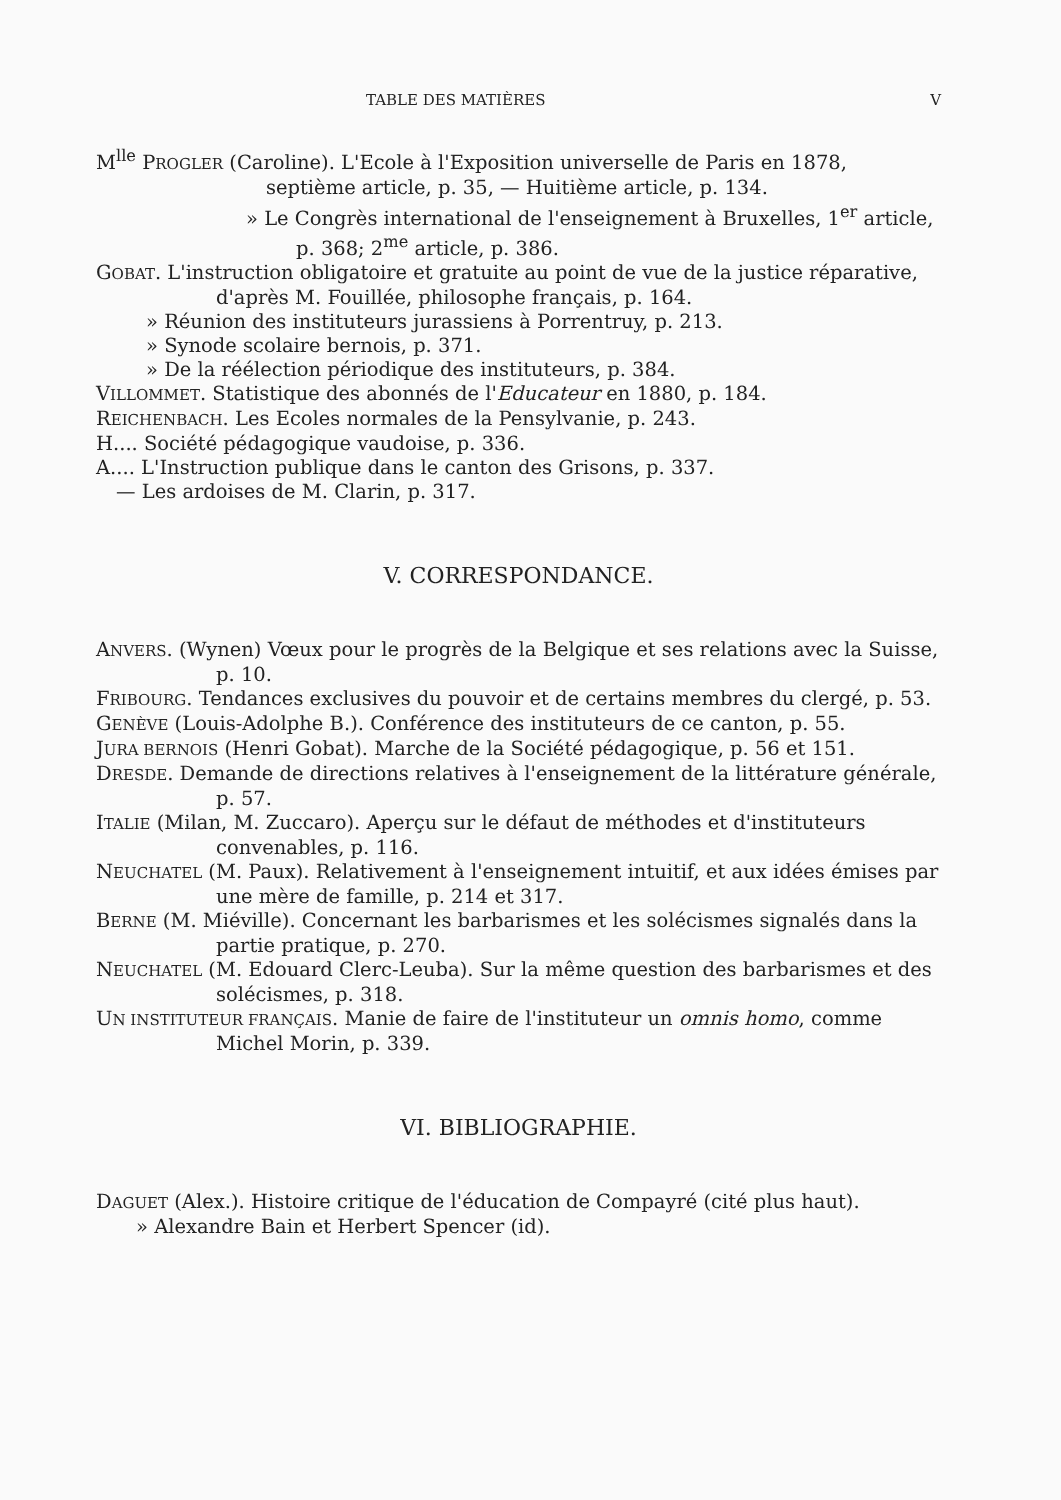TABLE DES MATIÈRES V
M<sup>lle</sup> PROGLER (Caroline). L'Ecole à l'Exposition universelle de Paris en 1878, septième article, p. 35, — Huitième article, p. 134.
» Le Congrès international de l'enseignement à Bruxelles, 1<sup>er</sup> article, p. 368; 2<sup>me</sup> article, p. 386.
GOBAT. L'instruction obligatoire et gratuite au point de vue de la justice réparative, d'après M. Fouillée, philosophe français, p. 164.
» Réunion des instituteurs jurassiens à Porrentruy, p. 213.
» Synode scolaire bernois, p. 371.
» De la réélection périodique des instituteurs, p. 384.
VILLOMMET. Statistique des abonnés de l'Educateur en 1880, p. 184.
REICHENBACH. Les Ecoles normales de la Pensylvanie, p. 243.
H.... Société pédagogique vaudoise, p. 336.
A.... L'Instruction publique dans le canton des Grisons, p. 337.
— Les ardoises de M. Clarin, p. 317.
V. CORRESPONDANCE.
ANVERS. (Wynen) Vœux pour le progrès de la Belgique et ses relations avec la Suisse, p. 10.
FRIBOURG. Tendances exclusives du pouvoir et de certains membres du clergé, p. 53.
GENÈVE (Louis-Adolphe B.). Conférence des instituteurs de ce canton, p. 55.
JURA BERNOIS (Henri Gobat). Marche de la Société pédagogique, p. 56 et 151.
DRESDE. Demande de directions relatives à l'enseignement de la littérature générale, p. 57.
ITALIE (Milan, M. Zuccaro). Aperçu sur le défaut de méthodes et d'instituteurs convenables, p. 116.
NEUCHATEL (M. Paux). Relativement à l'enseignement intuitif, et aux idées émises par une mère de famille, p. 214 et 317.
BERNE (M. Miéville). Concernant les barbarismes et les solécismes signalés dans la partie pratique, p. 270.
NEUCHATEL (M. Edouard Clerc-Leuba). Sur la même question des barbarismes et des solécismes, p. 318.
UN INSTITUTEUR FRANÇAIS. Manie de faire de l'instituteur un omnis homo, comme Michel Morin, p. 339.
VI. BIBLIOGRAPHIE.
DAGUET (Alex.). Histoire critique de l'éducation de Compayré (cité plus haut).
» Alexandre Bain et Herbert Spencer (id).